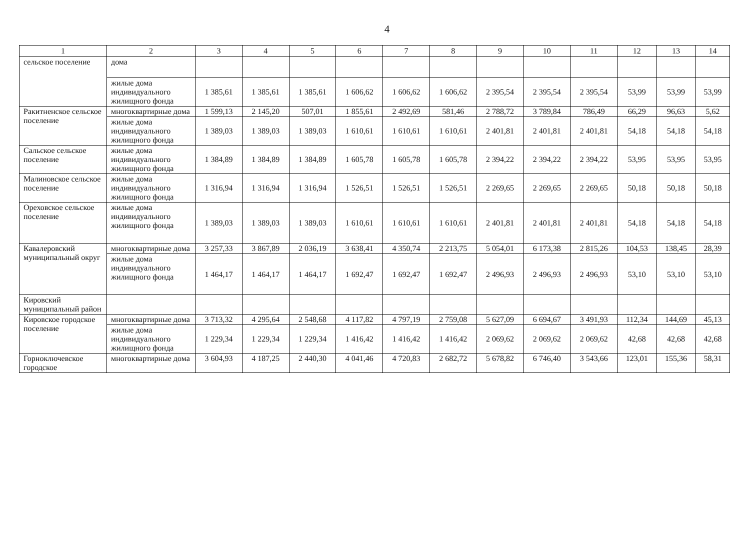4
| 1 | 2 | 3 | 4 | 5 | 6 | 7 | 8 | 9 | 10 | 11 | 12 | 13 | 14 |
| --- | --- | --- | --- | --- | --- | --- | --- | --- | --- | --- | --- | --- | --- |
| сельское поселение | дома | | | | | | | | | | | | |
| | жилые дома индивидуального жилищного фонда | 1 385,61 | 1 385,61 | 1 385,61 | 1 606,62 | 1 606,62 | 1 606,62 | 2 395,54 | 2 395,54 | 2 395,54 | 53,99 | 53,99 | 53,99 |
| Ракитненское сельское поселение | многоквартирные дома | 1 599,13 | 2 145,20 | 507,01 | 1 855,61 | 2 492,69 | 581,46 | 2 788,72 | 3 789,84 | 786,49 | 66,29 | 96,63 | 5,62 |
| | жилые дома индивидуального жилищного фонда | 1 389,03 | 1 389,03 | 1 389,03 | 1 610,61 | 1 610,61 | 1 610,61 | 2 401,81 | 2 401,81 | 2 401,81 | 54,18 | 54,18 | 54,18 |
| Сальское сельское поселение | жилые дома индивидуального жилищного фонда | 1 384,89 | 1 384,89 | 1 384,89 | 1 605,78 | 1 605,78 | 1 605,78 | 2 394,22 | 2 394,22 | 2 394,22 | 53,95 | 53,95 | 53,95 |
| Малиновское сельское поселение | жилые дома индивидуального жилищного фонда | 1 316,94 | 1 316,94 | 1 316,94 | 1 526,51 | 1 526,51 | 1 526,51 | 2 269,65 | 2 269,65 | 2 269,65 | 50,18 | 50,18 | 50,18 |
| Ореховское сельское поселение | жилые дома индивидуального жилищного фонда | 1 389,03 | 1 389,03 | 1 389,03 | 1 610,61 | 1 610,61 | 1 610,61 | 2 401,81 | 2 401,81 | 2 401,81 | 54,18 | 54,18 | 54,18 |
| Кавалеровский муниципальный округ | многоквартирные дома | 3 257,33 | 3 867,89 | 2 036,19 | 3 638,41 | 4 350,74 | 2 213,75 | 5 054,01 | 6 173,38 | 2 815,26 | 104,53 | 138,45 | 28,39 |
| | жилые дома индивидуального жилищного фонда | 1 464,17 | 1 464,17 | 1 464,17 | 1 692,47 | 1 692,47 | 1 692,47 | 2 496,93 | 2 496,93 | 2 496,93 | 53,10 | 53,10 | 53,10 |
| Кировский муниципальный район | | | | | | | | | | | | | |
| Кировское городское поселение | многоквартирные дома | 3 713,32 | 4 295,64 | 2 548,68 | 4 117,82 | 4 797,19 | 2 759,08 | 5 627,09 | 6 694,67 | 3 491,93 | 112,34 | 144,69 | 45,13 |
| | жилые дома индивидуального жилищного фонда | 1 229,34 | 1 229,34 | 1 229,34 | 1 416,42 | 1 416,42 | 1 416,42 | 2 069,62 | 2 069,62 | 2 069,62 | 42,68 | 42,68 | 42,68 |
| Горноключевское городское | многоквартирные дома | 3 604,93 | 4 187,25 | 2 440,30 | 4 041,46 | 4 720,83 | 2 682,72 | 5 678,82 | 6 746,40 | 3 543,66 | 123,01 | 155,36 | 58,31 |